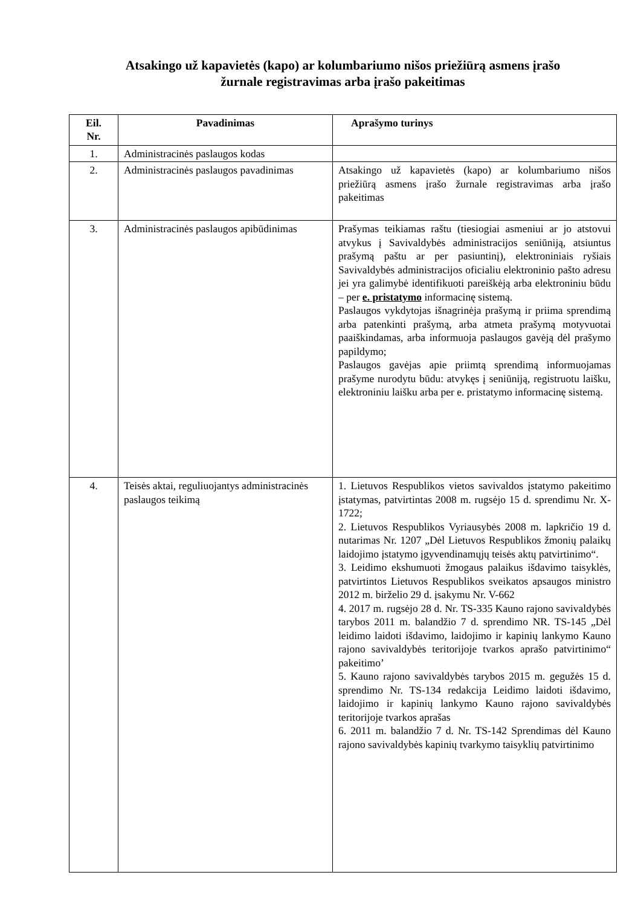Atsakingo už kapavietės (kapo) ar kolumbariumo nišos priežiūrą asmens įrašo
žurnale registravimas arba įrašo pakeitimas
| Eil. Nr. | Pavadinimas | Aprašymo turinys |
| --- | --- | --- |
| 1. | Administracinės paslaugos kodas | |
| 2. | Administracinės paslaugos pavadinimas | Atsakingo už kapavietės (kapo) ar kolumbariumo nišos priežiūrą asmens įrašo žurnale registravimas arba įrašo pakeitimas |
| 3. | Administracinės paslaugos apibūdinimas | Prašymas teikiamas raštu (tiesiogiai asmeniui ar jo atstovui atvykus į Savivaldybės administracijos seniūniją, atsiuntus prašymą paštu ar per pasiuntinį), elektroniniais ryšiais Savivaldybės administracijos oficialiu elektroninio pašto adresu jei yra galimybė identifikuoti pareiškėją arba elektroniniu būdu – per e. pristatymo informacinę sistemą. Paslaugos vykdytojas išnagrinėja prašymą ir priima sprendimą arba patenkinti prašymą, arba atmeta prašymą motyvuotai paaiškindamas, arba informuoja paslaugos gavėją dėl prašymo papildymo; Paslaugos gavėjas apie priimtą sprendimą informuojamas prašyme nurodytu būdu: atvykęs į seniūniją, registruotu laišku, elektroniniu laišku arba per e. pristatymo informacinę sistemą. |
| 4. | Teisės aktai, reguliuojantys administracinės paslaugos teikimą | 1. Lietuvos Respublikos vietos savivaldos įstatymo pakeitimo įstatymas, patvirtintas 2008 m. rugsėjo 15 d. sprendimu Nr. X-1722; 2. Lietuvos Respublikos Vyriausybės 2008 m. lapkričio 19 d. nutarimas Nr. 1207 „Dėl Lietuvos Respublikos žmonių palaikų laidojimo įstatymo įgyvendinamųjų teisės aktų patvirtinimo“. 3. Leidimo ekshumuoti žmogaus palaikus išdavimo taisyklės, patvirtintos Lietuvos Respublikos sveikatos apsaugos ministro 2012 m. birželio 29 d. įsakymu Nr. V-662 4. 2017 m. rugsėjo 28 d. Nr. TS-335 Kauno rajono savivaldybės tarybos 2011 m. balandžio 7 d. sprendimo NR. TS-145 „Dėl leidimo laidoti išdavimo, laidojimo ir kapinių lankymo Kauno rajono savivaldybės teritorijoje tvarkos aprašo patvirtinimo“ pakeitimo’ 5. Kauno rajono savivaldybės tarybos 2015 m. gegužės 15 d. sprendimo Nr. TS-134 redakcija Leidimo laidoti išdavimo, laidojimo ir kapinių lankymo Kauno rajono savivaldybės teritorijoje tvarkos aprašas 6. 2011 m. balandžio 7 d. Nr. TS-142 Sprendimas dėl Kauno rajono savivaldybės kapinių tvarkymo taisyklių patvirtinimo |